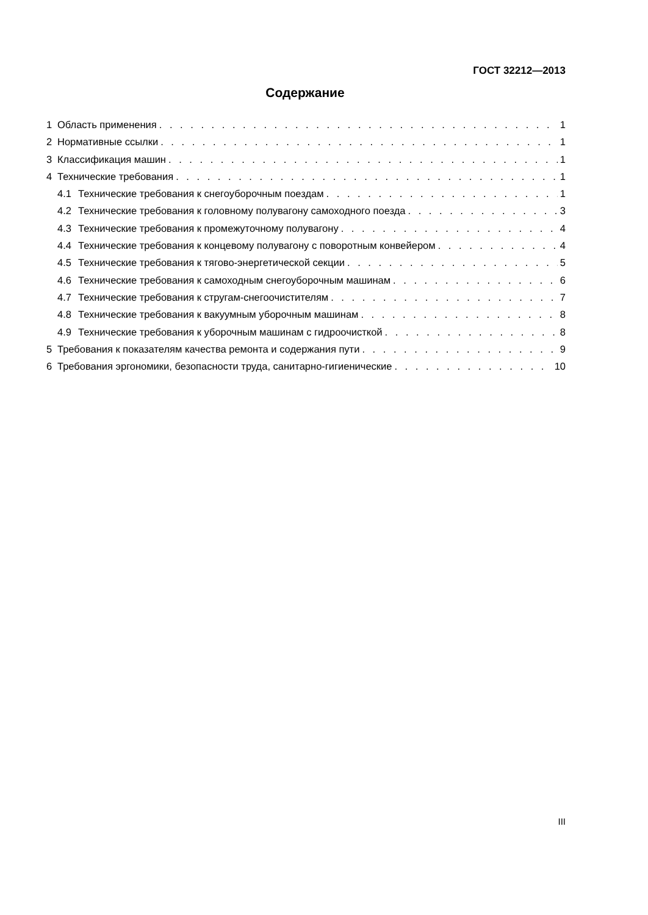ГОСТ 32212—2013
Содержание
1 Область применения 1
2 Нормативные ссылки 1
3 Классификация машин 1
4 Технические требования 1
4.1 Технические требования к снегоуборочным поездам 1
4.2 Технические требования к головному полувагону самоходного поезда 3
4.3 Технические требования к промежуточному полувагону 4
4.4 Технические требования к концевому полувагону с поворотным конвейером 4
4.5 Технические требования к тягово-энергетической секции 5
4.6 Технические требования к самоходным снегоуборочным машинам 6
4.7 Технические требования к стругам-снегоочистителям 7
4.8 Технические требования к вакуумным уборочным машинам 8
4.9 Технические требования к уборочным машинам с гидроочисткой 8
5 Требования к показателям качества ремонта и содержания пути 9
6 Требования эргономики, безопасности труда, санитарно-гигиенические 10
III